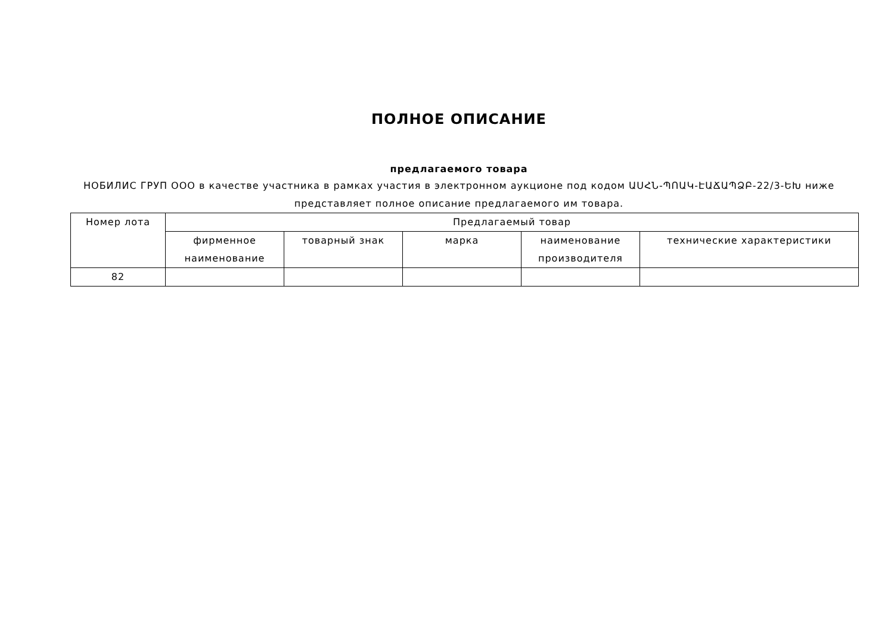ПОЛНОЕ ОПИСАНИЕ
предлагаемого товара
НОБИЛИС ГРУП ООО в качестве участника в рамках участия в электронном аукционе под кодом ԱՍՀՆ-ՊՈԱԿ-ԷԱՃԱՊՁԲ-22/3-ԵԽ ниже представляет полное описание предлагаемого им товара.
| Номер лота | Предлагаемый товар | | | | |
| --- | --- | --- | --- | --- | --- |
| | фирменное наименование | товарный знак | марка | наименование производителя | технические характеристики |
| 82 | | | | | |